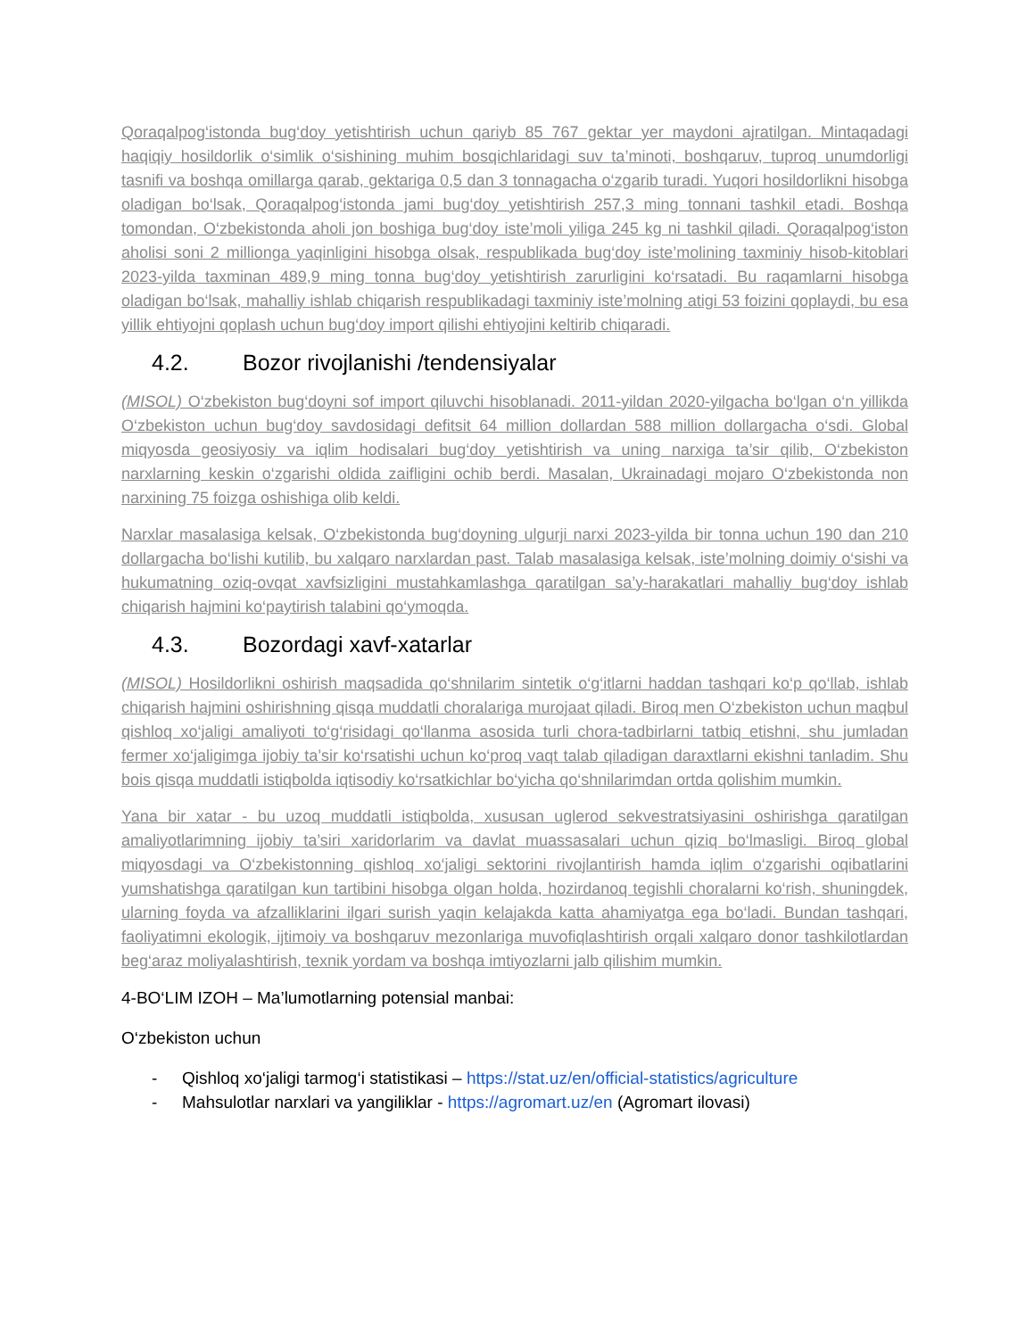Qoraqalpog‘istonda bug‘doy yetishtirish uchun qariyb 85 767 gektar yer maydoni ajratilgan. Mintaqadagi haqiqiy hosildorlik o‘simlik o‘sishining muhim bosqichlaridagi suv ta’minoti, boshqaruv, tuproq unumdorligi tasnifi va boshqa omillarga qarab, gektariga 0,5 dan 3 tonnagacha o‘zgarib turadi. Yuqori hosildorlikni hisobga oladigan bo‘lsak, Qoraqalpog‘istonda jami bug‘doy yetishtirish 257,3 ming tonnani tashkil etadi. Boshqa tomondan, O‘zbekistonda aholi jon boshiga bug‘doy iste’moli yiliga 245 kg ni tashkil qiladi. Qoraqalpog‘iston aholisi soni 2 millionga yaqinligini hisobga olsak, respublikada bug‘doy iste’molining taxminiy hisob-kitoblari 2023-yilda taxminan 489,9 ming tonna bug‘doy yetishtirish zarurligini ko‘rsatadi. Bu raqamlarni hisobga oladigan bo‘lsak, mahalliy ishlab chiqarish respublikadagi taxminiy iste’molning atigi 53 foizini qoplaydi, bu esa yillik ehtiyojni qoplash uchun bug‘doy import qilishi ehtiyojini keltirib chiqaradi.
4.2. Bozor rivojlanishi /tendensiyalar
(MISOL) O‘zbekiston bug‘doyni sof import qiluvchi hisoblanadi. 2011-yildan 2020-yilgacha bo‘lgan o‘n yillikda O‘zbekiston uchun bug‘doy savdosidagi defitsit 64 million dollardan 588 million dollargacha o‘sdi. Global miqyosda geosiyosiy va iqlim hodisalari bug‘doy yetishtirish va uning narxiga ta’sir qilib, O‘zbekiston narxlarning keskin o‘zgarishi oldida zaifligini ochib berdi. Masalan, Ukrainadagi mojaro O‘zbekistonda non narxining 75 foizga oshishiga olib keldi.
Narxlar masalasiga kelsak, O‘zbekistonda bug‘doyning ulgurji narxi 2023-yilda bir tonna uchun 190 dan 210 dollargacha bo‘lishi kutilib, bu xalqaro narxlardan past. Talab masalasiga kelsak, iste’molning doimiy o‘sishi va hukumatning oziq-ovqat xavfsizligini mustahkamlashga qaratilgan sa’y-harakatlari mahalliy bug‘doy ishlab chiqarish hajmini ko‘paytirish talabini qo‘ymoqda.
4.3. Bozordagi xavf-xatarlar
(MISOL) Hosildorlikni oshirish maqsadida qo‘shnilarim sintetik o‘g‘itlarni haddan tashqari ko‘p qo‘llab, ishlab chiqarish hajmini oshirishning qisqa muddatli choralariga murojaat qiladi. Biroq men O‘zbekiston uchun maqbul qishloq xo‘jaligi amaliyoti to‘g‘risidagi qo‘llanma asosida turli chora-tadbirlarni tatbiq etishni, shu jumladan fermer xo‘jaligimga ijobiy ta’sir ko‘rsatishi uchun ko‘proq vaqt talab qiladigan daraxtlarni ekishni tanladim. Shu bois qisqa muddatli istiqbolda iqtisodiy ko‘rsatkichlar bo‘yicha qo‘shnilarimdan ortda qolishim mumkin.
Yana bir xatar - bu uzoq muddatli istiqbolda, xususan uglerod sekvestratsiyasini oshirishga qaratilgan amaliyotlarimning ijobiy ta’siri xaridorlarim va davlat muassasalari uchun qiziq bo‘lmasligi. Biroq global miqyosdagi va O‘zbekistonning qishloq xo‘jaligi sektorini rivojlantirish hamda iqlim o‘zgarishi oqibatlarini yumshatishga qaratilgan kun tartibini hisobga olgan holda, hozirdanoq tegishli choralarni ko‘rish, shuningdek, ularning foyda va afzalliklarini ilgari surish yaqin kelajakda katta ahamiyatga ega bo‘ladi. Bundan tashqari, faoliyatimni ekologik, ijtimoiy va boshqaruv mezonlariga muvofiqlashtirish orqali xalqaro donor tashkilotlardan beg‘araz moliyalashtirish, texnik yordam va boshqa imtiyozlarni jalb qilishim mumkin.
4-BO‘LIM IZOH – Ma’lumotlarning potensial manbai:
O‘zbekiston uchun
- Qishloq xo‘jaligi tarmog‘i statistikasi – https://stat.uz/en/official-statistics/agriculture
- Mahsulotlar narxlari va yangiliklar - https://agromart.uz/en (Agromart ilovasi)